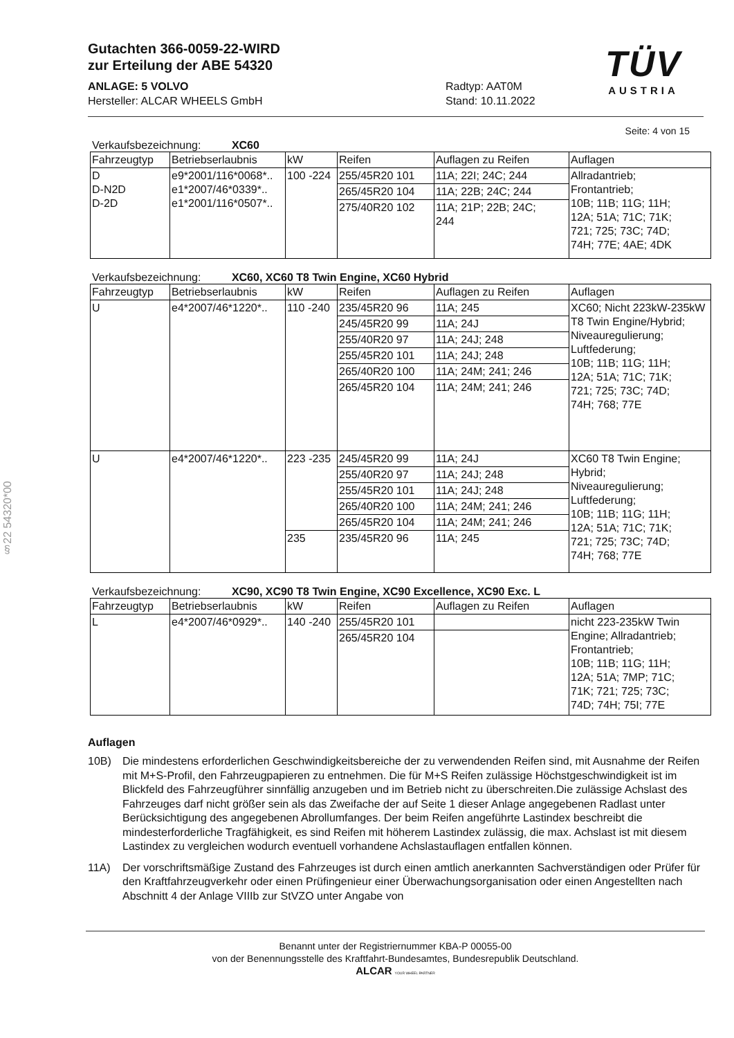TÜV
AUSTRIA
§22 54320*00
Gutachten 366-0059-22-WIRD
zur Erteilung der ABE 54320
ANLAGE: 5 VOLVO
Hersteller: ALCAR WHEELS GmbH
Radtyp: AAT0M
Stand: 10.11.2022
Seite: 4 von 15
Verkaufsbezeichnung: XC60
| Fahrzeugtyp | Betriebserlaubnis | kW | Reifen | Auflagen zu Reifen | Auflagen |
| --- | --- | --- | --- | --- | --- |
| D D-N2D D-2D | e9*2001/116*0068*.. e1*2007/46*0339*.. e1*2001/116*0507*.. | 100 -224 | 255/45R20 101 | 11A; 22I; 24C; 244 | Allradantrieb; Frontantrieb; 10B; 11B; 11G; 11H; 12A; 51A; 71C; 71K; 721; 725; 73C; 74D; 74H; 77E; 4AE; 4DK |
| | | | 265/45R20 104 | 11A; 22B; 24C; 244 | |
| | | | 275/40R20 102 | 11A; 21P; 22B; 24C; 244 | |
Verkaufsbezeichnung: XC60, XC60 T8 Twin Engine, XC60 Hybrid
| Fahrzeugtyp | Betriebserlaubnis | kW | Reifen | Auflagen zu Reifen | Auflagen |
| --- | --- | --- | --- | --- | --- |
| U | e4*2007/46*1220*.. | 110 -240 | 235/45R20 96 | 11A; 245 | XC60; Nicht 223kW-235kW T8 Twin Engine/Hybrid; Niveauregulierung; Luftfederung; 10B; 11B; 11G; 11H; 12A; 51A; 71C; 71K; 721; 725; 73C; 74D; 74H; 768; 77E |
| | | | 245/45R20 99 | 11A; 24J | |
| | | | 255/40R20 97 | 11A; 24J; 248 | |
| | | | 255/45R20 101 | 11A; 24J; 248 | |
| | | | 265/40R20 100 | 11A; 24M; 241; 246 | |
| | | | 265/45R20 104 | 11A; 24M; 241; 246 | |
| U | e4*2007/46*1220*.. | 223 -235 | 245/45R20 99 | 11A; 24J | XC60 T8 Twin Engine; Hybrid; Niveauregulierung; Luftfederung; 10B; 11B; 11G; 11H; 12A; 51A; 71C; 71K; 721; 725; 73C; 74D; 74H; 768; 77E |
| | | | 255/40R20 97 | 11A; 24J; 248 | |
| | | | 255/45R20 101 | 11A; 24J; 248 | |
| | | | 265/40R20 100 | 11A; 24M; 241; 246 | |
| | | | 265/45R20 104 | 11A; 24M; 241; 246 | |
| | | 235 | 235/45R20 96 | 11A; 245 | |
Verkaufsbezeichnung: XC90, XC90 T8 Twin Engine, XC90 Excellence, XC90 Exc. L
| Fahrzeugtyp | Betriebserlaubnis | kW | Reifen | Auflagen zu Reifen | Auflagen |
| --- | --- | --- | --- | --- | --- |
| L | e4*2007/46*0929*.. | 140 -240 | 255/45R20 101 | | nicht 223-235kW Twin Engine; Allradantrieb; Frontantrieb; 10B; 11B; 11G; 11H; 12A; 51A; 7MP; 71C; 71K; 721; 725; 73C; 74D; 74H; 75I; 77E |
| | | | 265/45R20 104 | | |
Auflagen
10B) Die mindestens erforderlichen Geschwindigkeitsbereiche der zu verwendenden Reifen sind, mit Ausnahme der Reifen mit M+S-Profil, den Fahrzeugpapieren zu entnehmen. Die für M+S Reifen zulässige Höchstgeschwindigkeit ist im Blickfeld des Fahrzeugführer sinnfällig anzugeben und im Betrieb nicht zu überschreiten.Die zulässige Achslast des Fahrzeuges darf nicht größer sein als das Zweifache der auf Seite 1 dieser Anlage angegebenen Radlast unter Berücksichtigung des angegebenen Abrollumfanges. Der beim Reifen angeführte Lastindex beschreibt die mindesterforderliche Tragfähigkeit, es sind Reifen mit höherem Lastindex zulässig, die max. Achslast ist mit diesem Lastindex zu vergleichen wodurch eventuell vorhandene Achslastauflagen entfallen können.
11A) Der vorschriftsmäßige Zustand des Fahrzeuges ist durch einen amtlich anerkannten Sachverständigen oder Prüfer für den Kraftfahrzeugverkehr oder einen Prüfingenieur einer Überwachungsorganisation oder einen Angestellten nach Abschnitt 4 der Anlage VIIIb zur StVZO unter Angabe von
Benannt unter der Registriernummer KBA-P 00055-00
von der Benennungsstelle des Kraftfahrt-Bundesamtes, Bundesrepublik Deutschland.
ALCAR YOUR WHEEL PARTNER